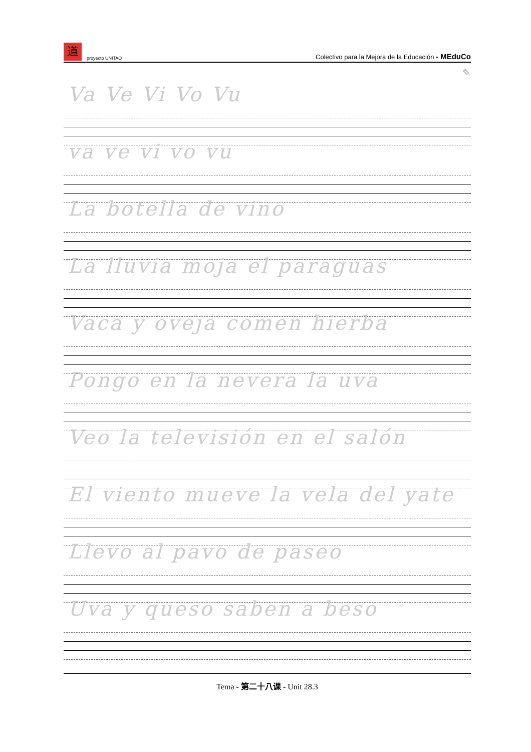道proyecto UNITAO
Colectivo para la Mejora de la Educación - MEduCo
✎
Va Ve Vi Vo Vu
va ve vi vo vu
La botella de vino
La lluvia moja el paraguas
Vaca y oveja comen hierba
Pongo en la nevera la uva
Veo la televisión en el salón
El viento mueve la vela del yate
Llevo al pavo de paseo
Uva y queso saben a beso
Tema - 第二十八课 - Unit 28.3